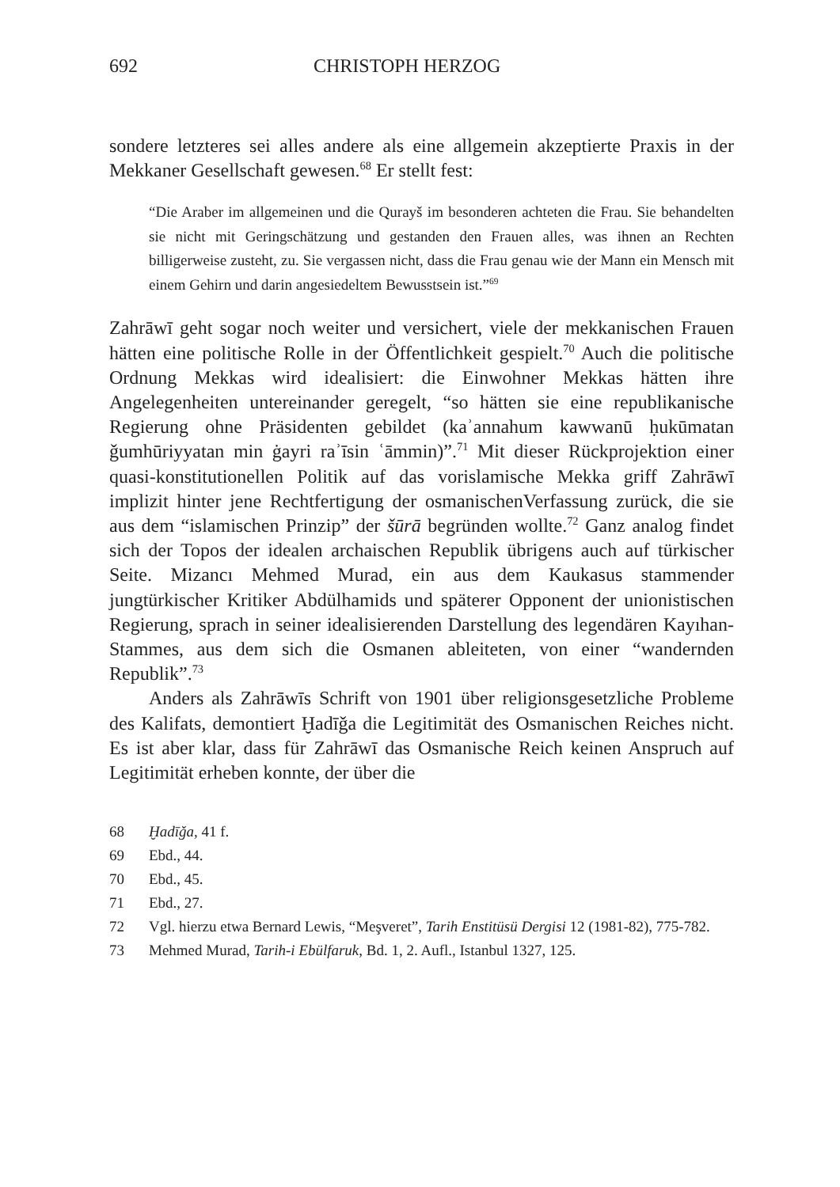692 CHRISTOPH HERZOG
sondere letzteres sei alles andere als eine allgemein akzeptierte Praxis in der Mekkaner Gesellschaft gewesen.<sup>68</sup> Er stellt fest:
“Die Araber im allgemeinen und die Qurayš im besonderen achteten die Frau. Sie behandelten sie nicht mit Geringschätzung und gestanden den Frauen alles, was ihnen an Rechten billigerweise zusteht, zu. Sie vergassen nicht, dass die Frau genau wie der Mann ein Mensch mit einem Gehirn und darin angesiedeltem Bewusstsein ist.”<sup>69</sup>
Zahrāwī geht sogar noch weiter und versichert, viele der mekkanischen Frauen hätten eine politische Rolle in der Öffentlichkeit gespielt.<sup>70</sup> Auch die politische Ordnung Mekkas wird idealisiert: die Einwohner Mekkas hätten ihre Angelegenheiten untereinander geregelt, “so hätten sie eine republikanische Regierung ohne Präsidenten gebildet (kaʾannahum kawwanū ḥukūmatan ǧumhūriyyatan min ġayri raʾīsin ʿāmmin)”.<sup>71</sup> Mit dieser Rückprojektion einer quasi-konstitutionellen Politik auf das vorislamische Mekka griff Zahrāwī implizit hinter jene Rechtfertigung der osmanischenVerfassung zurück, die sie aus dem “islamischen Prinzip” der šūrā begründen wollte.<sup>72</sup> Ganz analog findet sich der Topos der idealen archaischen Republik übrigens auch auf türkischer Seite. Mizancı Mehmed Murad, ein aus dem Kaukasus stammender jungtürkischer Kritiker Abdülhamids und späterer Opponent der unionistischen Regierung, sprach in seiner idealisierenden Darstellung des legendären Kayıhan-Stammes, aus dem sich die Osmanen ableiteten, von einer “wandernden Republik”.<sup>73</sup>
Anders als Zahrāwīs Schrift von 1901 über religionsgesetzliche Probleme des Kalifats, demontiert Ḫadīǧa die Legitimität des Osmanischen Reiches nicht. Es ist aber klar, dass für Zahrāwī das Osmanische Reich keinen Anspruch auf Legitimität erheben konnte, der über die
68 Ḫadīǧa, 41 f.
69 Ebd., 44.
70 Ebd., 45.
71 Ebd., 27.
72 Vgl. hierzu etwa Bernard Lewis, “Meşveret”, Tarih Enstitüsü Dergisi 12 (1981-82), 775-782.
73 Mehmed Murad, Tarih-i Ebülfaruk, Bd. 1, 2. Aufl., Istanbul 1327, 125.